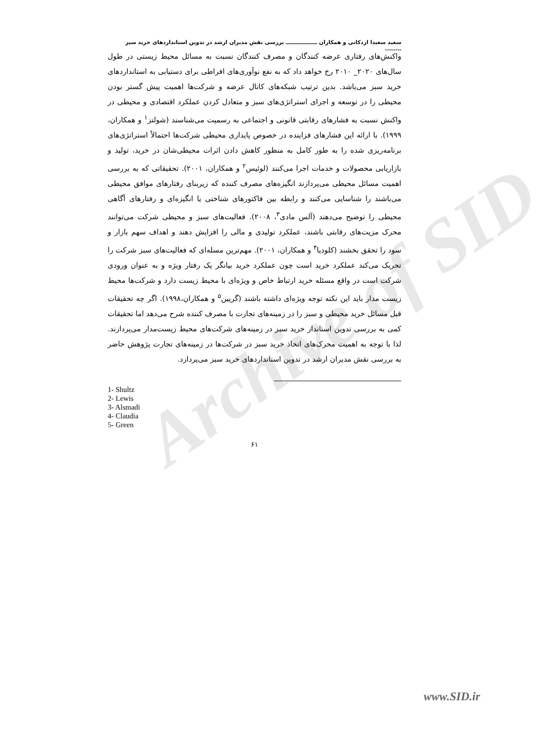Archive of SID
سعید سعیدا اردکانی و همکاران ـــــــــــــــــ بررسی نقش مدیران ارشد در تدوین استانداردهای خرید سبز ........
واکنش‌های رفتاری عرضه کنندگان و مصرف کنندگان نسبت به مسائل محیط زیستی در طول سال‌های ۲۰۲۰_ ۲۰۱۰ رخ خواهد داد که به نفع نوآوری‌های افراطی برای دستیابی به استانداردهای خرید سبز می‌باشد. بدین ترتیب شبکه‌های کانال عرضه و شرکت‌ها اهمیت پیش گستر بودن محیطی را در توسعه و اجرای استراتژی‌های سبز و متعادل کردن عملکرد اقتصادی و محیطی در واکنش نسبت به فشارهای رقابتی قانونی و اجتماعی به رسمیت می‌شناسند (شولتز<sup>۱</sup> و همکاران، ۱۹۹۹). با ارائه این فشارهای فزاینده در خصوص پایداری محیطی شرکت‌ها احتمالاً استراتژی‌های برنامه‌ریزی شده را به طور کامل به منظور کاهش دادن اثرات محیطی‌شان در خرید، تولید و بازاریابی محصولات و خدمات اجرا می‌کنند (لوئیس<sup>۲</sup> و همکاران، ۲۰۰۱). تحقیقاتی که به بررسی اهمیت مسائل محیطی می‌پردازند انگیزه‌های مصرف کننده که زیربنای رفتارهای موافق محیطی می‌باشند را شناسایی می‌کنند و رابطه بین فاکتورهای شناختی یا انگیزه‌ای و رفتارهای آگاهی محیطی را توضیح می‌دهند (آلس مادی<sup>۳</sup>، ۲۰۰۸). فعالیت‌های سبز و محیطی شرکت می‌توانند محرک مزیت‌های رقابتی باشند، عملکرد تولیدی و مالی را افزایش دهند و اهداف سهم بازار و سود را تحقق بخشند (کلودیا<sup>۴</sup> و همکاران، ۲۰۰۱). مهم‌ترین مسله‌ای که فعالیت‌های سبز شرکت را تحریک می‌کند عملکرد خرید است چون عملکرد خرید بیانگر یک رفتار ویژه و به عنوان ورودی شرکت است در واقع مسئله خرید ارتباط خاص و ویژه‌ای با محیط زیست دارد و شرکت‌ها محیط زیست مدار باید این نکته توجه ویژه‌ای داشته باشند (گریین<sup>۵</sup> و همکاران،۱۹۹۸). اگر چه تحقیقات قبل مسائل خرید محیطی و سبز را در زمینه‌های تجارت با مصرف کننده شرح می‌دهد اما تحقیقات کمی به بررسی تدوین استاندار خرید سبز در زمینه‌های شرکت‌های محیط زیست‌مدار می‌پردازند. لذا با توجه به اهمیت محرک‌های اتخاذ خرید سبز در شرکت‌ها در زمینه‌های تجارت پژوهش حاضر به بررسی نقش مدیران ارشد در تدوین استانداردهای خرید سبز می‌پردازد.
1- Shultz
2- Lewis
3- Alsmadi
4- Claudia
5- Green
۶۱
www.SID.ir